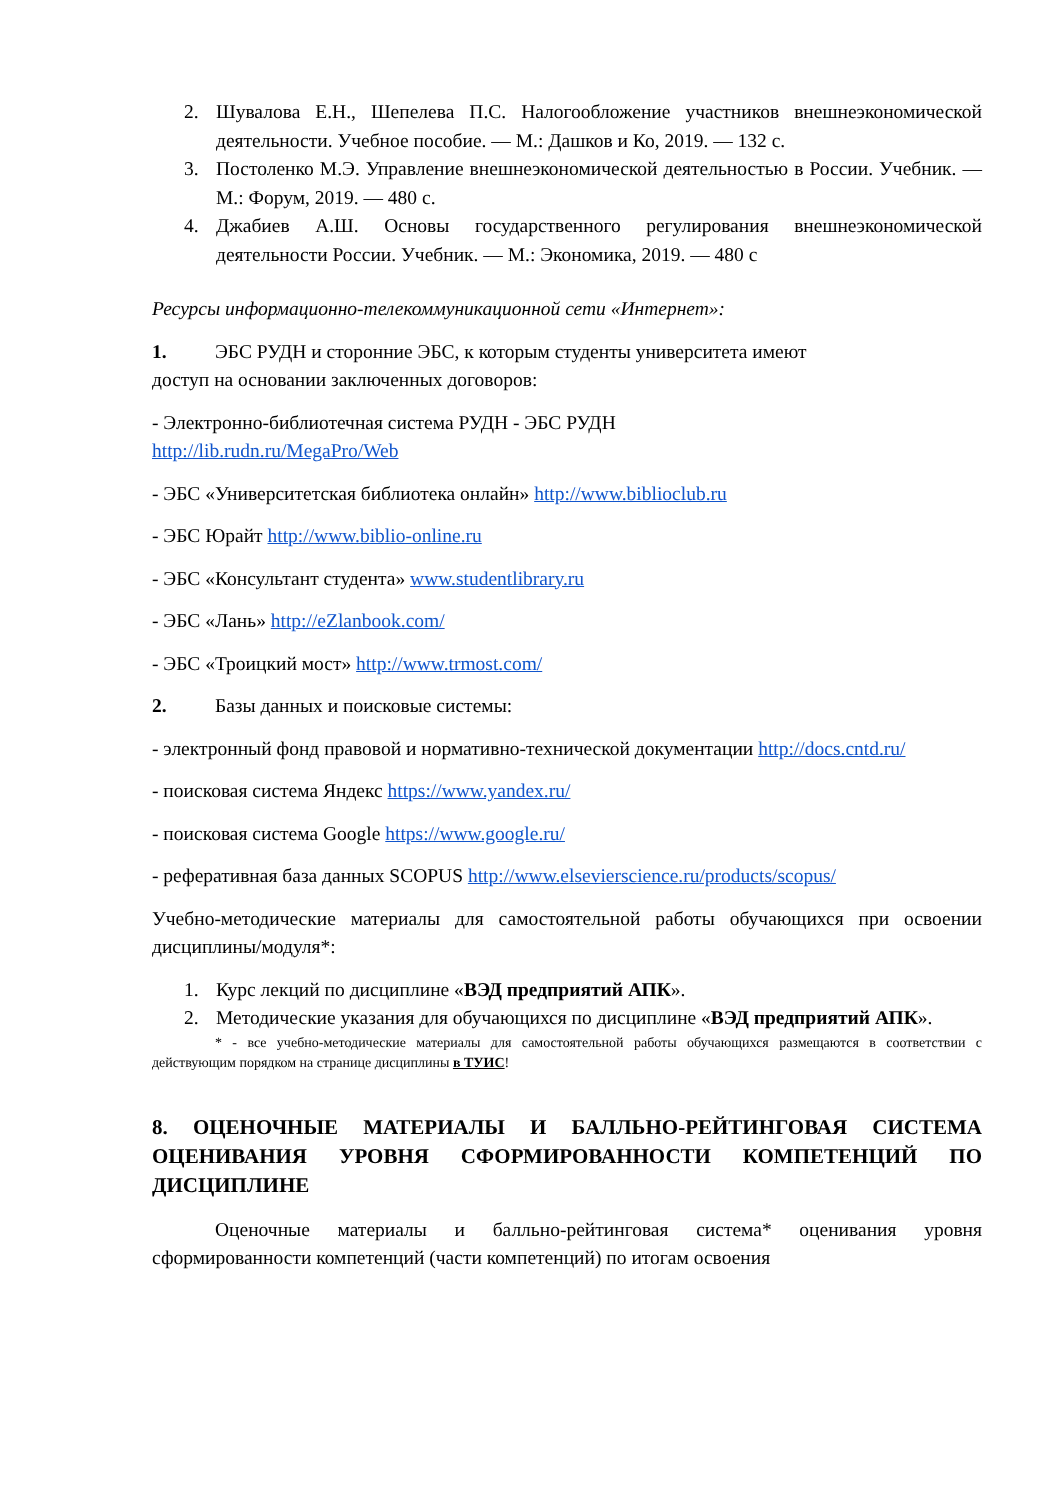2. Шувалова Е.Н., Шепелева П.С. Налогообложение участников внешнеэкономической деятельности. Учебное пособие. — М.: Дашков и Ко, 2019. — 132 с.
3. Постоленко М.Э. Управление внешнеэкономической деятельностью в России. Учебник. — М.: Форум, 2019. — 480 с.
4. Джабиев А.Ш. Основы государственного регулирования внешнеэкономической деятельности России. Учебник. — М.: Экономика, 2019. — 480 с
Ресурсы информационно-телекоммуникационной сети «Интернет»:
1. ЭБС РУДН и сторонние ЭБС, к которым студенты университета имеют
доступ на основании заключенных договоров:
- Электронно-библиотечная система РУДН - ЭБС РУДН
http://lib.rudn.ru/MegaPro/Web
- ЭБС «Университетская библиотека онлайн» http://www.biblioclub.ru
- ЭБС Юрайт http://www.biblio-online.ru
- ЭБС «Консультант студента» www.studentlibrary.ru
- ЭБС «Лань» http://eZlanbook.com/
- ЭБС «Троицкий мост» http://www.trmost.com/
2. Базы данных и поисковые системы:
- электронный фонд правовой и нормативно-технической документации http://docs.cntd.ru/
- поисковая система Яндекс https://www.yandex.ru/
- поисковая система Google https://www.google.ru/
- реферативная база данных SCOPUS http://www.elsevierscience.ru/products/scopus/
Учебно-методические материалы для самостоятельной работы обучающихся при освоении дисциплины/модуля*:
1. Курс лекций по дисциплине «ВЭД предприятий АПК».
2. Методические указания для обучающихся по дисциплине «ВЭД предприятий АПК».
* - все учебно-методические материалы для самостоятельной работы обучающихся размещаются в соответствии с действующим порядком на странице дисциплины в ТУИС!
8. ОЦЕНОЧНЫЕ МАТЕРИАЛЫ И БАЛЛЬНО-РЕЙТИНГОВАЯ СИСТЕМА ОЦЕНИВАНИЯ УРОВНЯ СФОРМИРОВАННОСТИ КОМПЕТЕНЦИЙ ПО ДИСЦИПЛИНЕ
Оценочные материалы и балльно-рейтинговая система* оценивания уровня сформированности компетенций (части компетенций) по итогам освоения